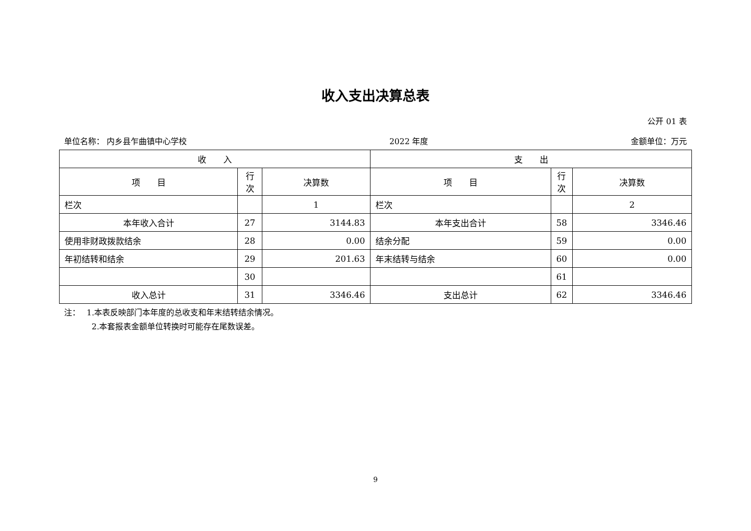收入支出决算总表
公开 01 表
单位名称： 内乡县乍曲镇中心学校 2022 年度 金额单位：万元
| 收 入 | | | 支 出 | | |
| --- | --- | --- | --- | --- | --- |
| 项 目 | 行 次 | 决算数 | 项 目 | 行 次 | 决算数 |
| 栏次 | | 1 | 栏次 | | 2 |
| 本年收入合计 | 27 | 3144.83 | 本年支出合计 | 58 | 3346.46 |
| 使用非财政拨款结余 | 28 | 0.00 | 结余分配 | 59 | 0.00 |
| 年初结转和结余 | 29 | 201.63 | 年末结转与结余 | 60 | 0.00 |
| | 30 | | | 61 | |
| 收入总计 | 31 | 3346.46 | 支出总计 | 62 | 3346.46 |
注：　 1.本表反映部门本年度的总收支和年末结转结余情况。
2.本套报表金额单位转换时可能存在尾数误差。
9